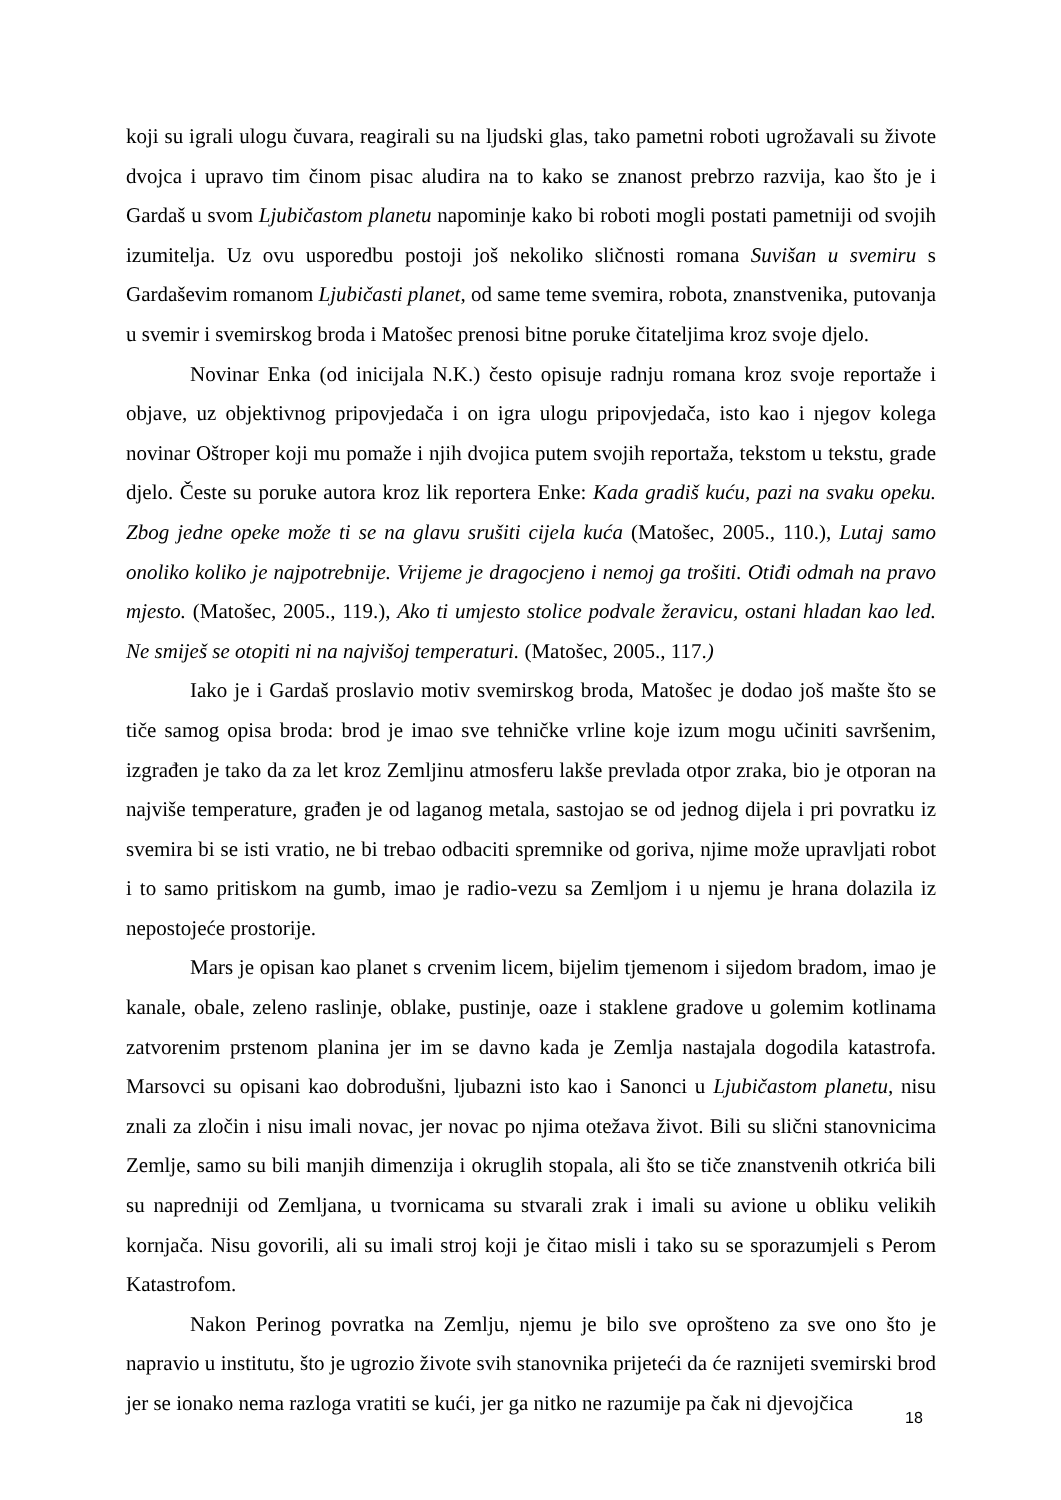koji su igrali ulogu čuvara, reagirali su na ljudski glas, tako pametni roboti ugrožavali su živote dvojca i upravo tim činom pisac aludira na to kako se znanost prebrzo razvija, kao što je i Gardaš u svom Ljubičastom planetu napominje kako bi roboti mogli postati pametniji od svojih izumitelja. Uz ovu usporedbu postoji još nekoliko sličnosti romana Suvišan u svemiru s Gardaševim romanom Ljubičasti planet, od same teme svemira, robota, znanstvenika, putovanja u svemir i svemirskog broda i Matošec prenosi bitne poruke čitateljima kroz svoje djelo.
Novinar Enka (od inicijala N.K.) često opisuje radnju romana kroz svoje reportaže i objave, uz objektivnog pripovjedača i on igra ulogu pripovjedača, isto kao i njegov kolega novinar Oštroper koji mu pomaže i njih dvojica putem svojih reportaža, tekstom u tekstu, grade djelo. Česte su poruke autora kroz lik reportera Enke: Kada gradiš kuću, pazi na svaku opeku. Zbog jedne opeke može ti se na glavu srušiti cijela kuća (Matošec, 2005., 110.), Lutaj samo onoliko koliko je najpotrebnije. Vrijeme je dragocjeno i nemoj ga trošiti. Otiđi odmah na pravo mjesto. (Matošec, 2005., 119.), Ako ti umjesto stolice podvale žeravicu, ostani hladan kao led. Ne smiješ se otopiti ni na najvišoj temperaturi. (Matošec, 2005., 117.)
Iako je i Gardaš proslavio motiv svemirskog broda, Matošec je dodao još mašte što se tiče samog opisa broda: brod je imao sve tehničke vrline koje izum mogu učiniti savršenim, izgrađen je tako da za let kroz Zemljinu atmosferu lakše prevlada otpor zraka, bio je otporan na najviše temperature, građen je od laganog metala, sastojao se od jednog dijela i pri povratku iz svemira bi se isti vratio, ne bi trebao odbaciti spremnike od goriva, njime može upravljati robot i to samo pritiskom na gumb, imao je radio-vezu sa Zemljom i u njemu je hrana dolazila iz nepostojeće prostorije.
Mars je opisan kao planet s crvenim licem, bijelim tjemenom i sijedom bradom, imao je kanale, obale, zeleno raslinje, oblake, pustinje, oaze i staklene gradove u golemim kotlinama zatvorenim prstenom planina jer im se davno kada je Zemlja nastajala dogodila katastrofa. Marsovci su opisani kao dobrodušni, ljubazni isto kao i Sanonci u Ljubičastom planetu, nisu znali za zločin i nisu imali novac, jer novac po njima otežava život. Bili su slični stanovnicima Zemlje, samo su bili manjih dimenzija i okruglih stopala, ali što se tiče znanstvenih otkrića bili su napredniji od Zemljana, u tvornicama su stvarali zrak i imali su avione u obliku velikih kornjača. Nisu govorili, ali su imali stroj koji je čitao misli i tako su se sporazumjeli s Perom Katastrofom.
Nakon Perinog povratka na Zemlju, njemu je bilo sve oprošteno za sve ono što je napravio u institutu, što je ugrozio živote svih stanovnika prijeteći da će raznijeti svemirski brod jer se ionako nema razloga vratiti se kući, jer ga nitko ne razumije pa čak ni djevojčica
18